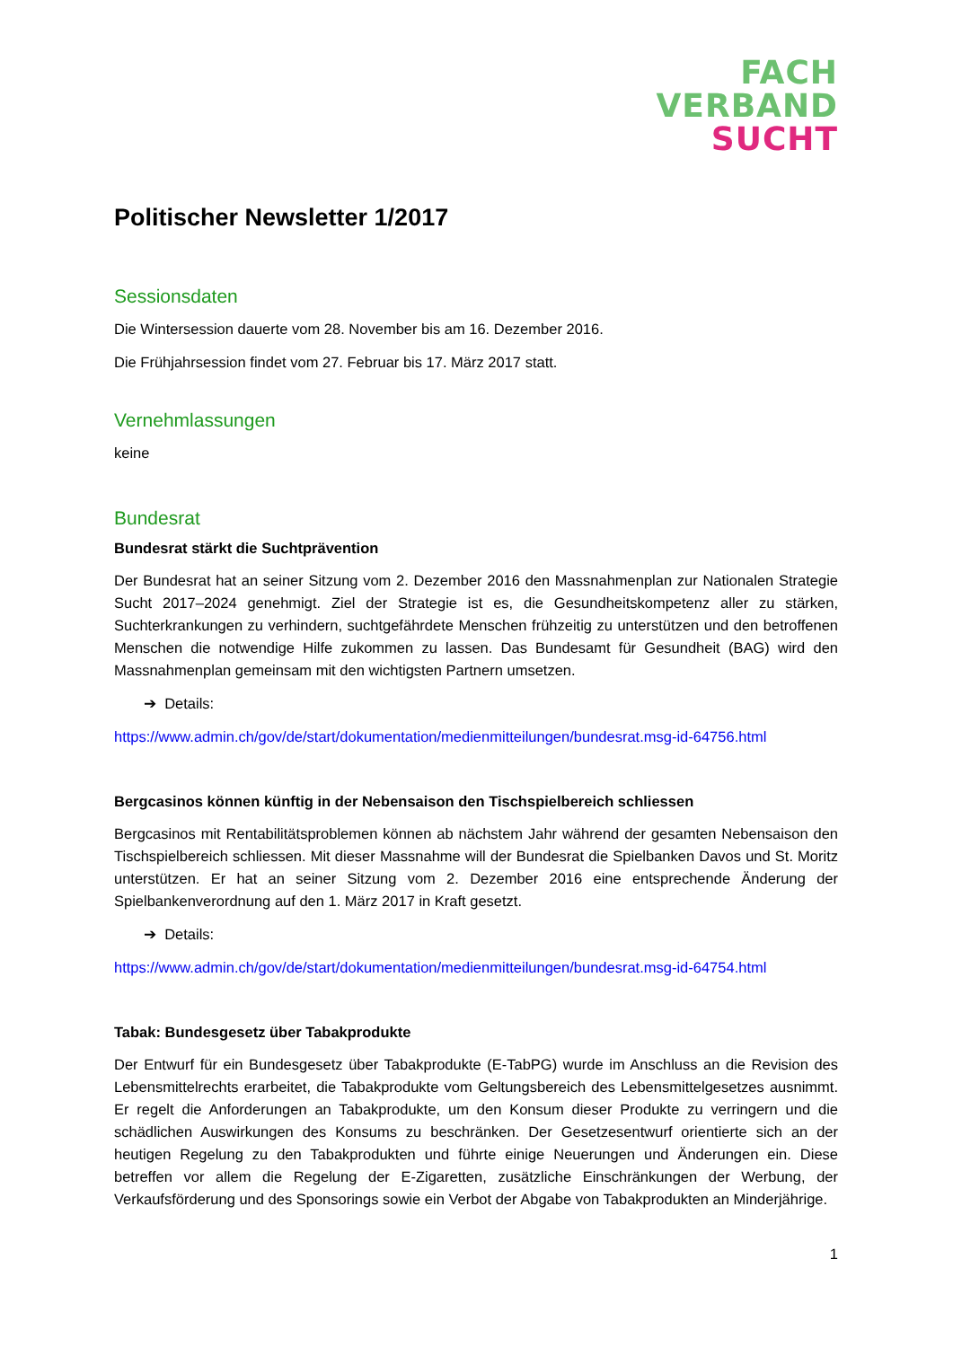FACH
VERBAND
SUCHT
Politischer Newsletter 1/2017
Sessionsdaten
Die Wintersession dauerte vom 28. November bis am 16. Dezember 2016.
Die Frühjahrsession findet vom 27. Februar bis 17. März 2017 statt.
Vernehmlassungen
keine
Bundesrat
Bundesrat stärkt die Suchtprävention
Der Bundesrat hat an seiner Sitzung vom 2. Dezember 2016 den Massnahmenplan zur Nationalen Strategie Sucht 2017–2024 genehmigt. Ziel der Strategie ist es, die Gesundheitskompetenz aller zu stärken, Suchterkrankungen zu verhindern, suchtgefährdete Menschen frühzeitig zu unterstützen und den betroffenen Menschen die notwendige Hilfe zukommen zu lassen. Das Bundesamt für Gesundheit (BAG) wird den Massnahmenplan gemeinsam mit den wichtigsten Partnern umsetzen.
➔ Details:
https://www.admin.ch/gov/de/start/dokumentation/medienmitteilungen/bundesrat.msg-id-64756.html
Bergcasinos können künftig in der Nebensaison den Tischspielbereich schliessen
Bergcasinos mit Rentabilitätsproblemen können ab nächstem Jahr während der gesamten Nebensaison den Tischspielbereich schliessen. Mit dieser Massnahme will der Bundesrat die Spielbanken Davos und St. Moritz unterstützen. Er hat an seiner Sitzung vom 2. Dezember 2016 eine entsprechende Änderung der Spielbankenverordnung auf den 1. März 2017 in Kraft gesetzt.
➔ Details:
https://www.admin.ch/gov/de/start/dokumentation/medienmitteilungen/bundesrat.msg-id-64754.html
Tabak: Bundesgesetz über Tabakprodukte
Der Entwurf für ein Bundesgesetz über Tabakprodukte (E-TabPG) wurde im Anschluss an die Revision des Lebensmittelrechts erarbeitet, die Tabakprodukte vom Geltungsbereich des Lebensmittelgesetzes ausnimmt. Er regelt die Anforderungen an Tabakprodukte, um den Konsum dieser Produkte zu verringern und die schädlichen Auswirkungen des Konsums zu beschränken. Der Gesetzesentwurf orientierte sich an der heutigen Regelung zu den Tabakprodukten und führte einige Neuerungen und Änderungen ein. Diese betreffen vor allem die Regelung der E-Zigaretten, zusätzliche Einschränkungen der Werbung, der Verkaufsförderung und des Sponsorings sowie ein Verbot der Abgabe von Tabakprodukten an Minderjährige.
1